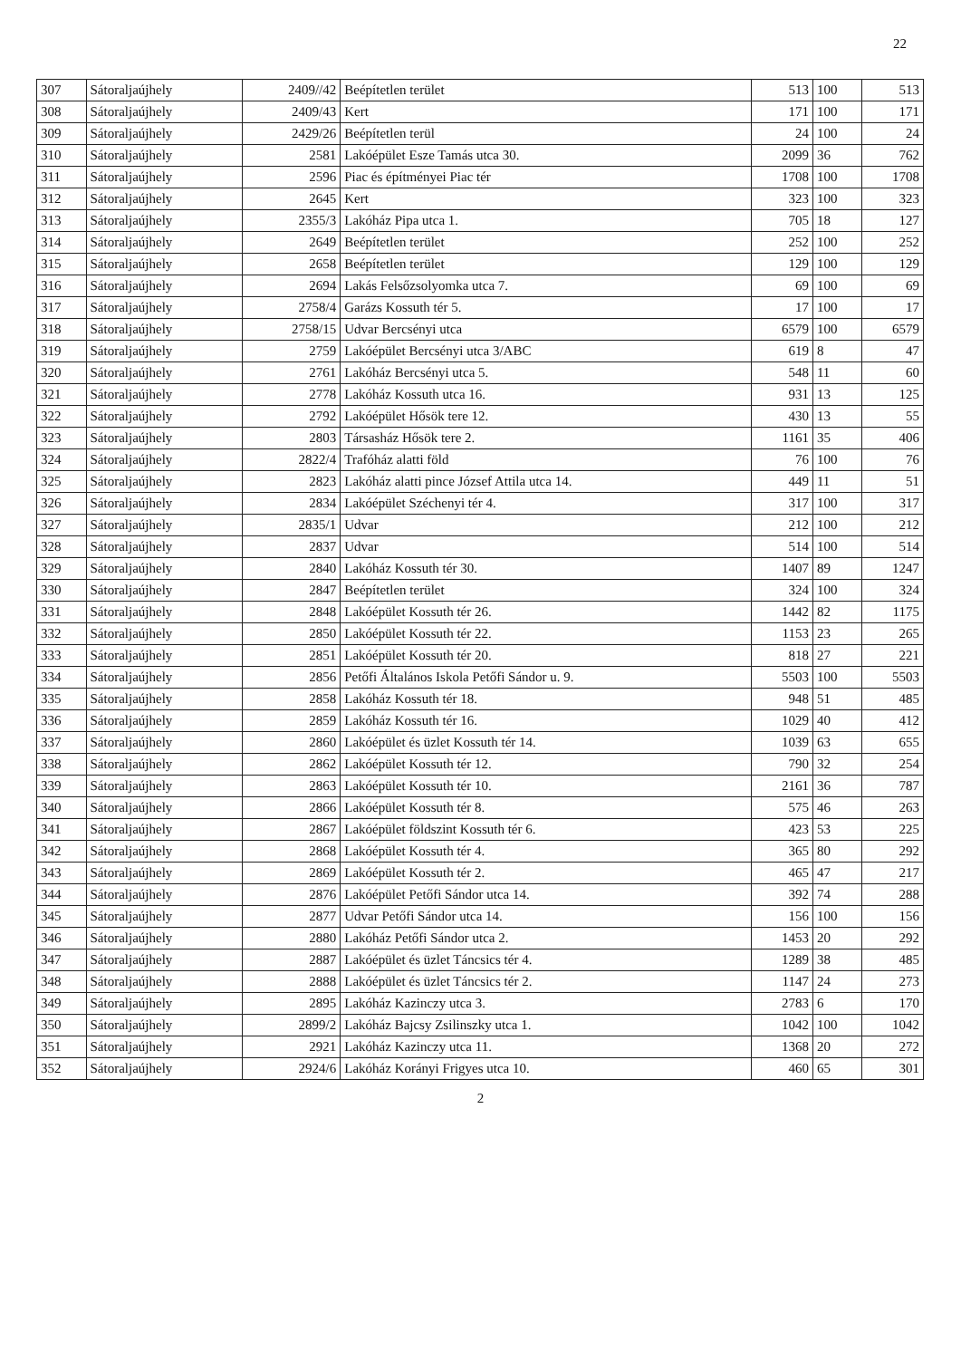22
| 307 | Sátoraljaújhely | 2409//42 | Beépítetlen terület | 513 | 100 | 513 |
| 308 | Sátoraljaújhely | 2409/43 | Kert | 171 | 100 | 171 |
| 309 | Sátoraljaújhely | 2429/26 | Beépítetlen terül | 24 | 100 | 24 |
| 310 | Sátoraljaújhely | 2581 | Lakóépület Esze Tamás utca 30. | 2099 | 36 | 762 |
| 311 | Sátoraljaújhely | 2596 | Piac és építményei Piac tér | 1708 | 100 | 1708 |
| 312 | Sátoraljaújhely | 2645 | Kert | 323 | 100 | 323 |
| 313 | Sátoraljaújhely | 2355/3 | Lakóház Pipa utca 1. | 705 | 18 | 127 |
| 314 | Sátoraljaújhely | 2649 | Beépítetlen terület | 252 | 100 | 252 |
| 315 | Sátoraljaújhely | 2658 | Beépítetlen terület | 129 | 100 | 129 |
| 316 | Sátoraljaújhely | 2694 | Lakás Felsőzsolyomka utca 7. | 69 | 100 | 69 |
| 317 | Sátoraljaújhely | 2758/4 | Garázs Kossuth tér 5. | 17 | 100 | 17 |
| 318 | Sátoraljaújhely | 2758/15 | Udvar Bercsényi utca | 6579 | 100 | 6579 |
| 319 | Sátoraljaújhely | 2759 | Lakóépület Bercsényi utca 3/ABC | 619 | 8 | 47 |
| 320 | Sátoraljaújhely | 2761 | Lakóház Bercsényi utca 5. | 548 | 11 | 60 |
| 321 | Sátoraljaújhely | 2778 | Lakóház Kossuth utca 16. | 931 | 13 | 125 |
| 322 | Sátoraljaújhely | 2792 | Lakóépület Hősök tere 12. | 430 | 13 | 55 |
| 323 | Sátoraljaújhely | 2803 | Társasház Hősök tere 2. | 1161 | 35 | 406 |
| 324 | Sátoraljaújhely | 2822/4 | Trafóház alatti föld | 76 | 100 | 76 |
| 325 | Sátoraljaújhely | 2823 | Lakóház alatti pince József Attila utca 14. | 449 | 11 | 51 |
| 326 | Sátoraljaújhely | 2834 | Lakóépület Széchenyi tér 4. | 317 | 100 | 317 |
| 327 | Sátoraljaújhely | 2835/1 | Udvar | 212 | 100 | 212 |
| 328 | Sátoraljaújhely | 2837 | Udvar | 514 | 100 | 514 |
| 329 | Sátoraljaújhely | 2840 | Lakóház Kossuth tér 30. | 1407 | 89 | 1247 |
| 330 | Sátoraljaújhely | 2847 | Beépítetlen terület | 324 | 100 | 324 |
| 331 | Sátoraljaújhely | 2848 | Lakóépület Kossuth tér 26. | 1442 | 82 | 1175 |
| 332 | Sátoraljaújhely | 2850 | Lakóépület Kossuth tér 22. | 1153 | 23 | 265 |
| 333 | Sátoraljaújhely | 2851 | Lakóépület Kossuth tér 20. | 818 | 27 | 221 |
| 334 | Sátoraljaújhely | 2856 | Petőfi Általános Iskola Petőfi Sándor u. 9. | 5503 | 100 | 5503 |
| 335 | Sátoraljaújhely | 2858 | Lakóház Kossuth tér 18. | 948 | 51 | 485 |
| 336 | Sátoraljaújhely | 2859 | Lakóház Kossuth tér 16. | 1029 | 40 | 412 |
| 337 | Sátoraljaújhely | 2860 | Lakóépület és üzlet Kossuth tér 14. | 1039 | 63 | 655 |
| 338 | Sátoraljaújhely | 2862 | Lakóépület Kossuth tér 12. | 790 | 32 | 254 |
| 339 | Sátoraljaújhely | 2863 | Lakóépület Kossuth tér 10. | 2161 | 36 | 787 |
| 340 | Sátoraljaújhely | 2866 | Lakóépület Kossuth tér 8. | 575 | 46 | 263 |
| 341 | Sátoraljaújhely | 2867 | Lakóépület földszint Kossuth tér 6. | 423 | 53 | 225 |
| 342 | Sátoraljaújhely | 2868 | Lakóépület Kossuth tér 4. | 365 | 80 | 292 |
| 343 | Sátoraljaújhely | 2869 | Lakóépület Kossuth tér 2. | 465 | 47 | 217 |
| 344 | Sátoraljaújhely | 2876 | Lakóépület Petőfi Sándor utca 14. | 392 | 74 | 288 |
| 345 | Sátoraljaújhely | 2877 | Udvar Petőfi Sándor utca 14. | 156 | 100 | 156 |
| 346 | Sátoraljaújhely | 2880 | Lakóház Petőfi Sándor utca 2. | 1453 | 20 | 292 |
| 347 | Sátoraljaújhely | 2887 | Lakóépület és üzlet Táncsics tér 4. | 1289 | 38 | 485 |
| 348 | Sátoraljaújhely | 2888 | Lakóépület és üzlet Táncsics tér 2. | 1147 | 24 | 273 |
| 349 | Sátoraljaújhely | 2895 | Lakóház Kazinczy utca 3. | 2783 | 6 | 170 |
| 350 | Sátoraljaújhely | 2899/2 | Lakóház Bajcsy Zsilinszky utca 1. | 1042 | 100 | 1042 |
| 351 | Sátoraljaújhely | 2921 | Lakóház Kazinczy utca 11. | 1368 | 20 | 272 |
| 352 | Sátoraljaújhely | 2924/6 | Lakóház Korányi Frigyes utca 10. | 460 | 65 | 301 |
2